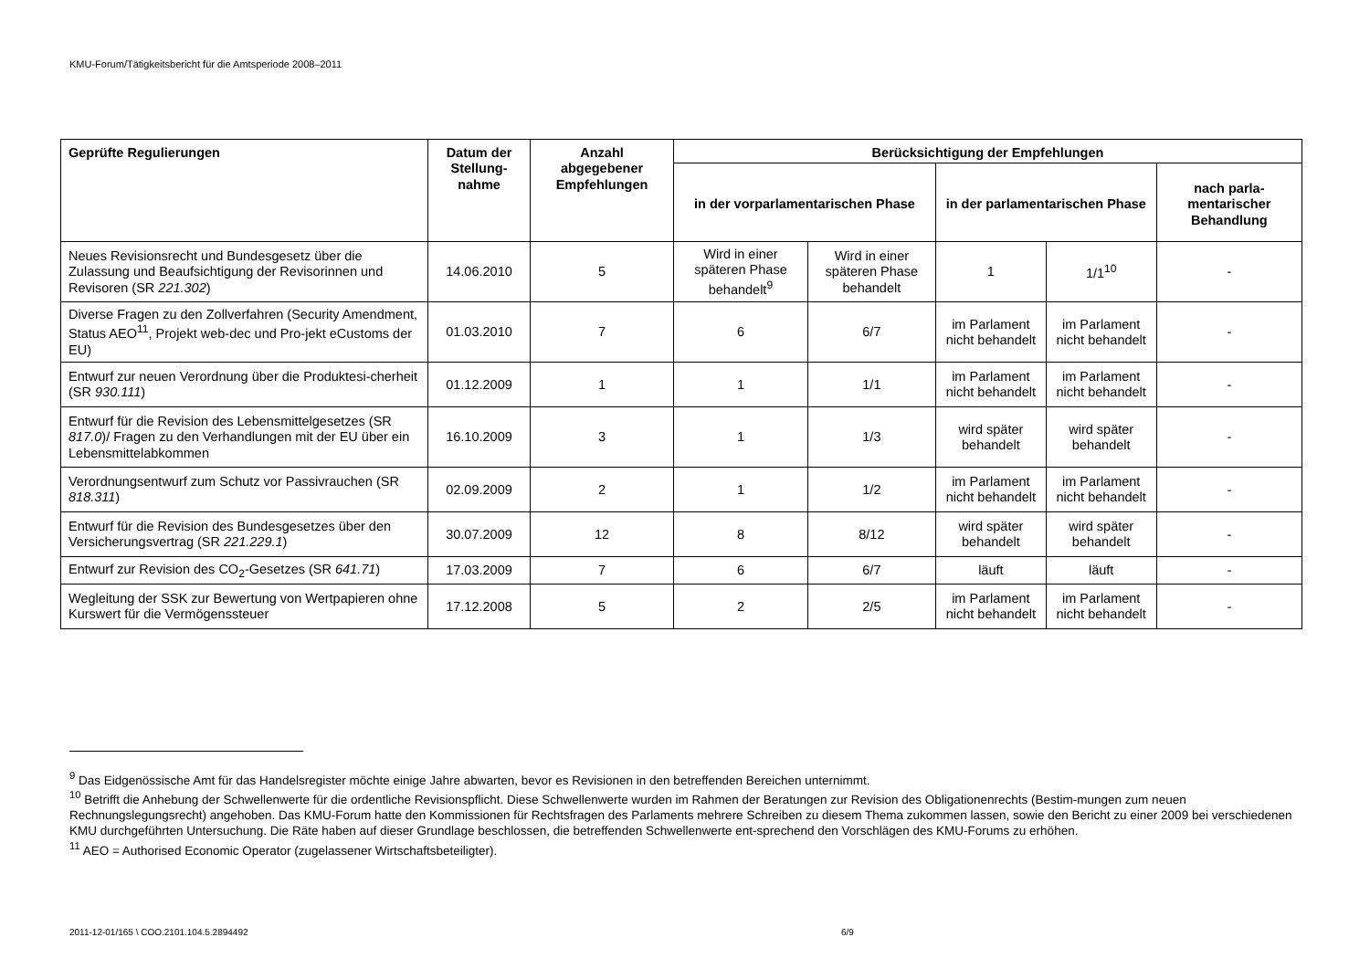KMU-Forum/Tätigkeitsbericht für die Amtsperiode 2008–2011
| Geprüfte Regulierungen | Datum der Stellung-nahme | Anzahl abgegebener Empfehlungen | Berücksichtigung der Empfehlungen | | | | |
| --- | --- | --- | --- | --- | --- | --- | --- |
| | | | in der vorparlamentarischen Phase | | in der parlamentarischen Phase | | nach parla-mentarischer Behandlung |
| Neues Revisionsrecht und Bundesgesetz über die Zulassung und Beaufsichtigung der Revisorinnen und Revisoren (SR 221.302 ) | 14.06.2010 | 5 | Wird in einer späteren Phase behandelt<sup>9</sup> | Wird in einer späteren Phase behandelt | 1 | 1/1<sup>10</sup> | - |
| Diverse Fragen zu den Zollverfahren (Security Amendment, Status AEO<sup>11</sup>, Projekt web-dec und Pro-jekt eCustoms der EU) | 01.03.2010 | 7 | 6 | 6/7 | im Parlament nicht behandelt | im Parlament nicht behandelt | - |
| Entwurf zur neuen Verordnung über die Produktesi-cherheit (SR 930.111 ) | 01.12.2009 | 1 | 1 | 1/1 | im Parlament nicht behandelt | im Parlament nicht behandelt | - |
| Entwurf für die Revision des Lebensmittelgesetzes (SR 817.0 )/ Fragen zu den Verhandlungen mit der EU über ein Lebensmittelabkommen | 16.10.2009 | 3 | 1 | 1/3 | wird später behandelt | wird später behandelt | - |
| Verordnungsentwurf zum Schutz vor Passivrauchen (SR 818.311 ) | 02.09.2009 | 2 | 1 | 1/2 | im Parlament nicht behandelt | im Parlament nicht behandelt | - |
| Entwurf für die Revision des Bundesgesetzes über den Versicherungsvertrag (SR 221.229.1 ) | 30.07.2009 | 12 | 8 | 8/12 | wird später behandelt | wird später behandelt | - |
| Entwurf zur Revision des CO<sub>2</sub>-Gesetzes (SR 641.71 ) | 17.03.2009 | 7 | 6 | 6/7 | läuft | läuft | - |
| Wegleitung der SSK zur Bewertung von Wertpapieren ohne Kurswert für die Vermögenssteuer | 17.12.2008 | 5 | 2 | 2/5 | im Parlament nicht behandelt | im Parlament nicht behandelt | - |
<sup>9</sup> Das Eidgenössische Amt für das Handelsregister möchte einige Jahre abwarten, bevor es Revisionen in den betreffenden Bereichen unternimmt.
<sup>10</sup> Betrifft die Anhebung der Schwellenwerte für die ordentliche Revisionspflicht. Diese Schwellenwerte wurden im Rahmen der Beratungen zur Revision des Obligationenrechts (Bestim-mungen zum neuen Rechnungslegungsrecht) angehoben. Das KMU-Forum hatte den Kommissionen für Rechtsfragen des Parlaments mehrere Schreiben zu diesem Thema zukommen lassen, sowie den Bericht zu einer 2009 bei verschiedenen KMU durchgeführten Untersuchung. Die Räte haben auf dieser Grundlage beschlossen, die betreffenden Schwellenwerte ent-sprechend den Vorschlägen des KMU-Forums zu erhöhen.
<sup>11</sup> AEO = Authorised Economic Operator (zugelassener Wirtschaftsbeteiligter).
2011-12-01/165 \ COO.2101.104.5.2894492 6/9